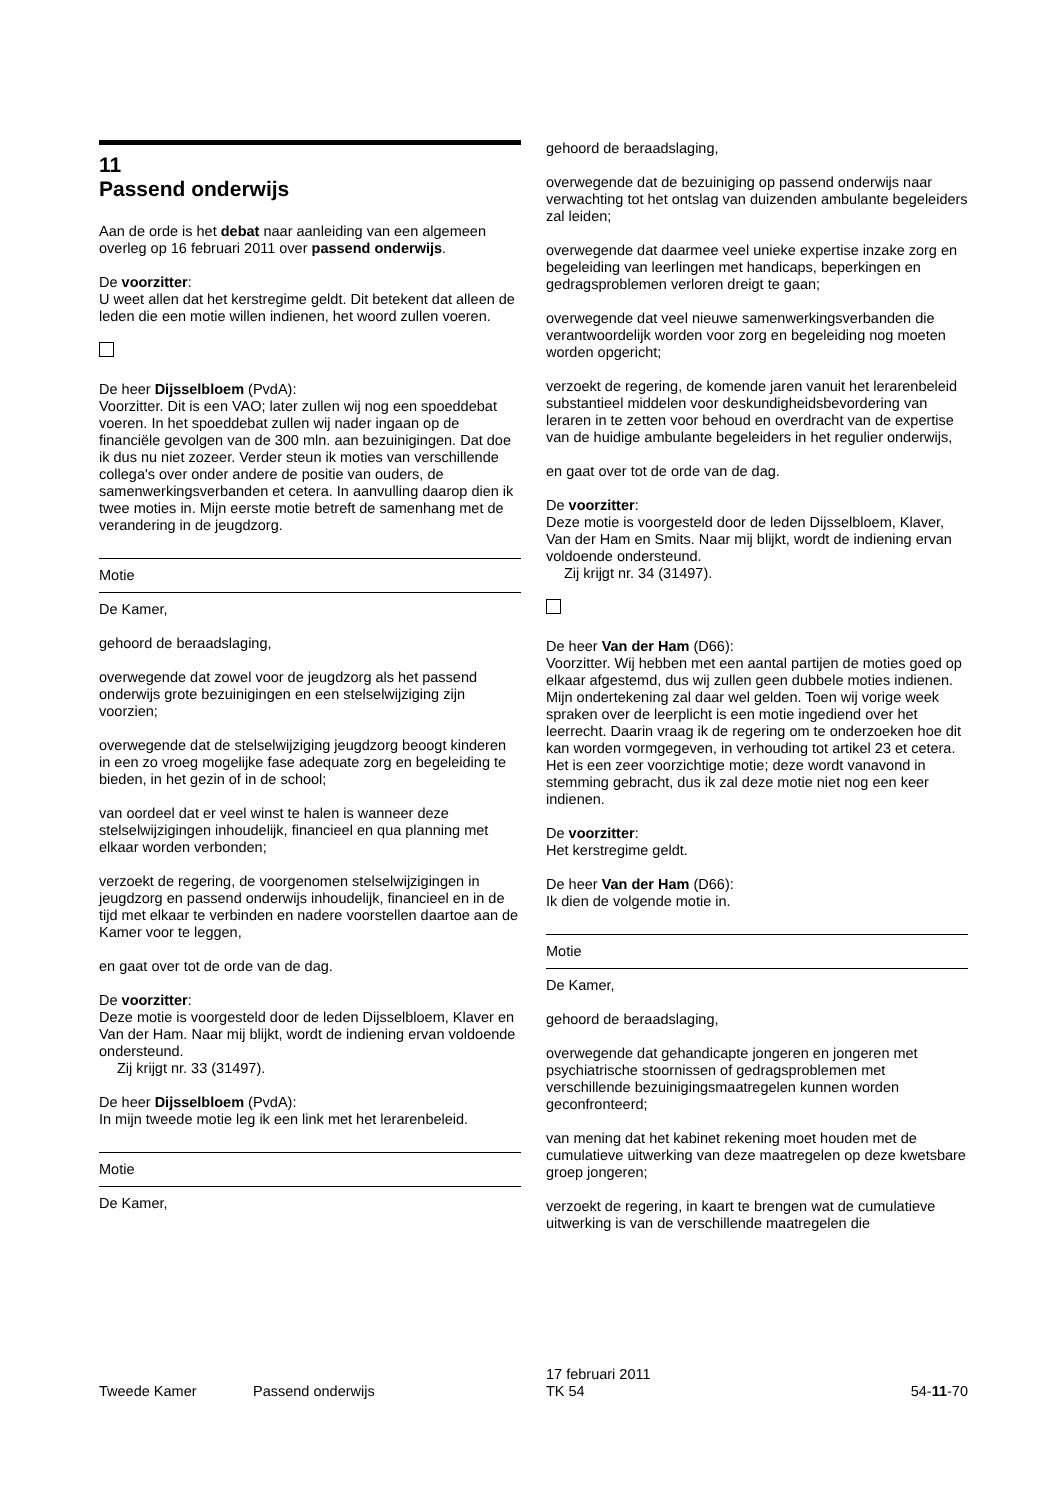11
Passend onderwijs
Aan de orde is het debat naar aanleiding van een algemeen overleg op 16 februari 2011 over passend onderwijs.
De voorzitter:
U weet allen dat het kerstregime geldt. Dit betekent dat alleen de leden die een motie willen indienen, het woord zullen voeren.
De heer Dijsselbloem (PvdA):
Voorzitter. Dit is een VAO; later zullen wij nog een spoeddebat voeren. In het spoeddebat zullen wij nader ingaan op de financiële gevolgen van de 300 mln. aan bezuinigingen. Dat doe ik dus nu niet zozeer. Verder steun ik moties van verschillende collega's over onder andere de positie van ouders, de samenwerkingsverbanden et cetera. In aanvulling daarop dien ik twee moties in. Mijn eerste motie betreft de samenhang met de verandering in de jeugdzorg.
Motie
De Kamer,
gehoord de beraadslaging,
overwegende dat zowel voor de jeugdzorg als het passend onderwijs grote bezuinigingen en een stelselwijziging zijn voorzien;
overwegende dat de stelselwijziging jeugdzorg beoogt kinderen in een zo vroeg mogelijke fase adequate zorg en begeleiding te bieden, in het gezin of in de school;
van oordeel dat er veel winst te halen is wanneer deze stelselwijzigingen inhoudelijk, financieel en qua planning met elkaar worden verbonden;
verzoekt de regering, de voorgenomen stelselwijzigingen in jeugdzorg en passend onderwijs inhoudelijk, financieel en in de tijd met elkaar te verbinden en nadere voorstellen daartoe aan de Kamer voor te leggen,
en gaat over tot de orde van de dag.
De voorzitter:
Deze motie is voorgesteld door de leden Dijsselbloem, Klaver en Van der Ham. Naar mij blijkt, wordt de indiening ervan voldoende ondersteund.
Zij krijgt nr. 33 (31497).
De heer Dijsselbloem (PvdA):
In mijn tweede motie leg ik een link met het lerarenbeleid.
Motie
De Kamer,
gehoord de beraadslaging,
overwegende dat de bezuiniging op passend onderwijs naar verwachting tot het ontslag van duizenden ambulante begeleiders zal leiden;
overwegende dat daarmee veel unieke expertise inzake zorg en begeleiding van leerlingen met handicaps, beperkingen en gedragsproblemen verloren dreigt te gaan;
overwegende dat veel nieuwe samenwerkingsverbanden die verantwoordelijk worden voor zorg en begeleiding nog moeten worden opgericht;
verzoekt de regering, de komende jaren vanuit het lerarenbeleid substantieel middelen voor deskundigheidsbevordering van leraren in te zetten voor behoud en overdracht van de expertise van de huidige ambulante begeleiders in het regulier onderwijs,
en gaat over tot de orde van de dag.
De voorzitter:
Deze motie is voorgesteld door de leden Dijsselbloem, Klaver, Van der Ham en Smits. Naar mij blijkt, wordt de indiening ervan voldoende ondersteund.
Zij krijgt nr. 34 (31497).
De heer Van der Ham (D66):
Voorzitter. Wij hebben met een aantal partijen de moties goed op elkaar afgestemd, dus wij zullen geen dubbele moties indienen. Mijn ondertekening zal daar wel gelden. Toen wij vorige week spraken over de leerplicht is een motie ingediend over het leerrecht. Daarin vraag ik de regering om te onderzoeken hoe dit kan worden vormgegeven, in verhouding tot artikel 23 et cetera. Het is een zeer voorzichtige motie; deze wordt vanavond in stemming gebracht, dus ik zal deze motie niet nog een keer indienen.
De voorzitter:
Het kerstregime geldt.
De heer Van der Ham (D66):
Ik dien de volgende motie in.
Motie
De Kamer,
gehoord de beraadslaging,
overwegende dat gehandicapte jongeren en jongeren met psychiatrische stoornissen of gedragsproblemen met verschillende bezuinigingsmaatregelen kunnen worden geconfronteerd;
van mening dat het kabinet rekening moet houden met de cumulatieve uitwerking van deze maatregelen op deze kwetsbare groep jongeren;
verzoekt de regering, in kaart te brengen wat de cumulatieve uitwerking is van de verschillende maatregelen die
Tweede Kamer
Passend onderwijs
17 februari 2011
TK 54
54-11-70